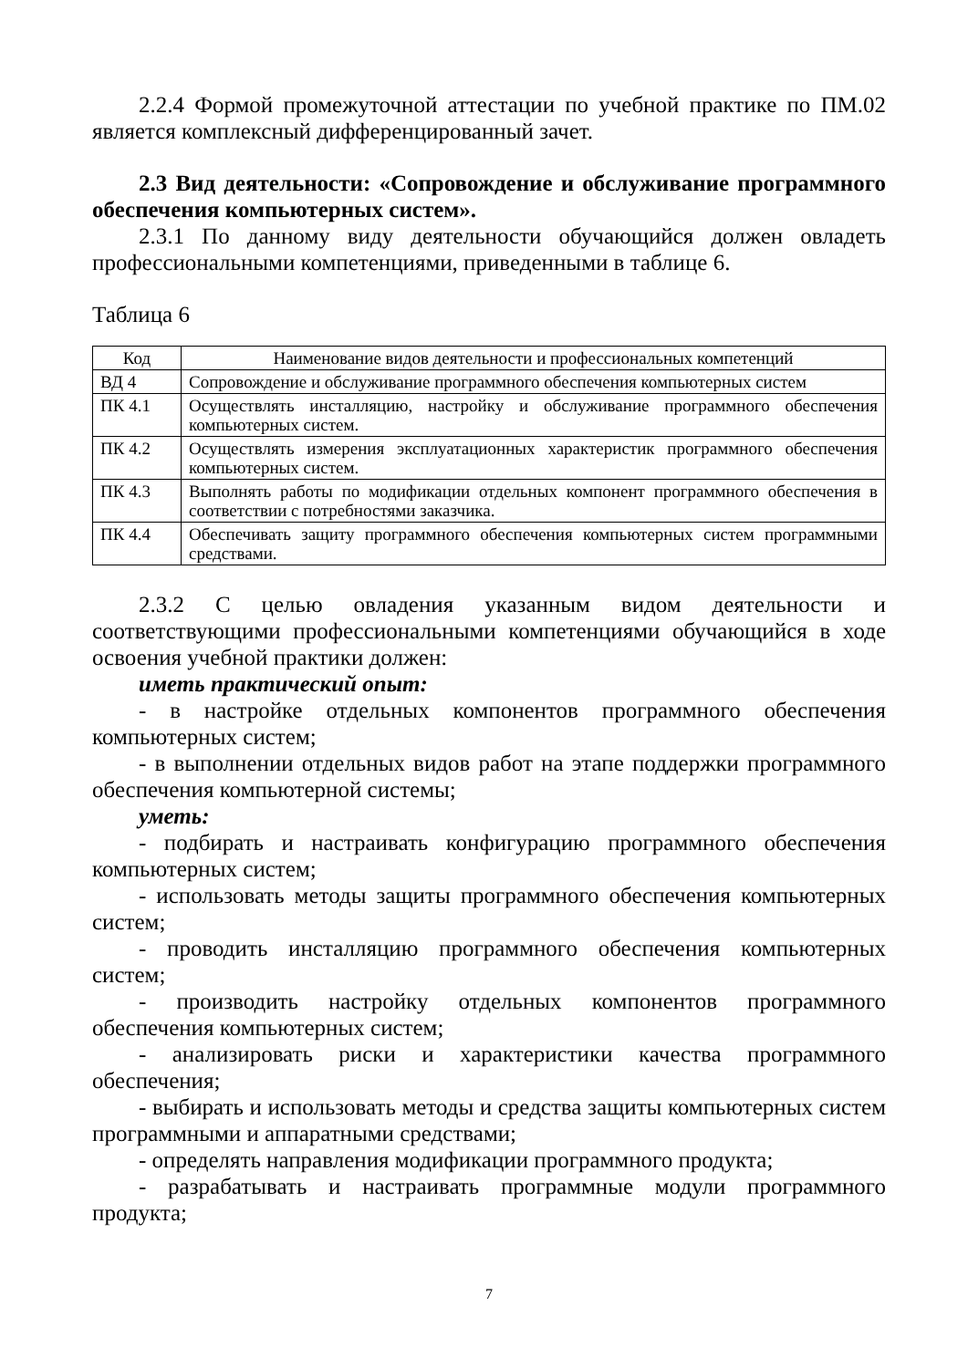2.2.4 Формой промежуточной аттестации по учебной практике по ПМ.02 является комплексный дифференцированный зачет.
2.3 Вид деятельности: «Сопровождение и обслуживание программного обеспечения компьютерных систем».
2.3.1 По данному виду деятельности обучающийся должен овладеть профессиональными компетенциями, приведенными в таблице 6.
Таблица 6
| Код | Наименование видов деятельности и профессиональных компетенций |
| --- | --- |
| ВД 4 | Сопровождение и обслуживание программного обеспечения компьютерных систем |
| ПК 4.1 | Осуществлять инсталляцию, настройку и обслуживание программного обеспечения компьютерных систем. |
| ПК 4.2 | Осуществлять измерения эксплуатационных характеристик программного обеспечения компьютерных систем. |
| ПК 4.3 | Выполнять работы по модификации отдельных компонент программного обеспечения в соответствии с потребностями заказчика. |
| ПК 4.4 | Обеспечивать защиту программного обеспечения компьютерных систем программными средствами. |
2.3.2 С целью овладения указанным видом деятельности и соответствующими профессиональными компетенциями обучающийся в ходе освоения учебной практики должен:
иметь практический опыт:
- в настройке отдельных компонентов программного обеспечения компьютерных систем;
- в выполнении отдельных видов работ на этапе поддержки программного обеспечения компьютерной системы;
уметь:
- подбирать и настраивать конфигурацию программного обеспечения компьютерных систем;
- использовать методы защиты программного обеспечения компьютерных систем;
- проводить инсталляцию программного обеспечения компьютерных систем;
- производить настройку отдельных компонентов программного обеспечения компьютерных систем;
- анализировать риски и характеристики качества программного обеспечения;
- выбирать и использовать методы и средства защиты компьютерных систем программными и аппаратными средствами;
- определять направления модификации программного продукта;
- разрабатывать и настраивать программные модули программного продукта;
7